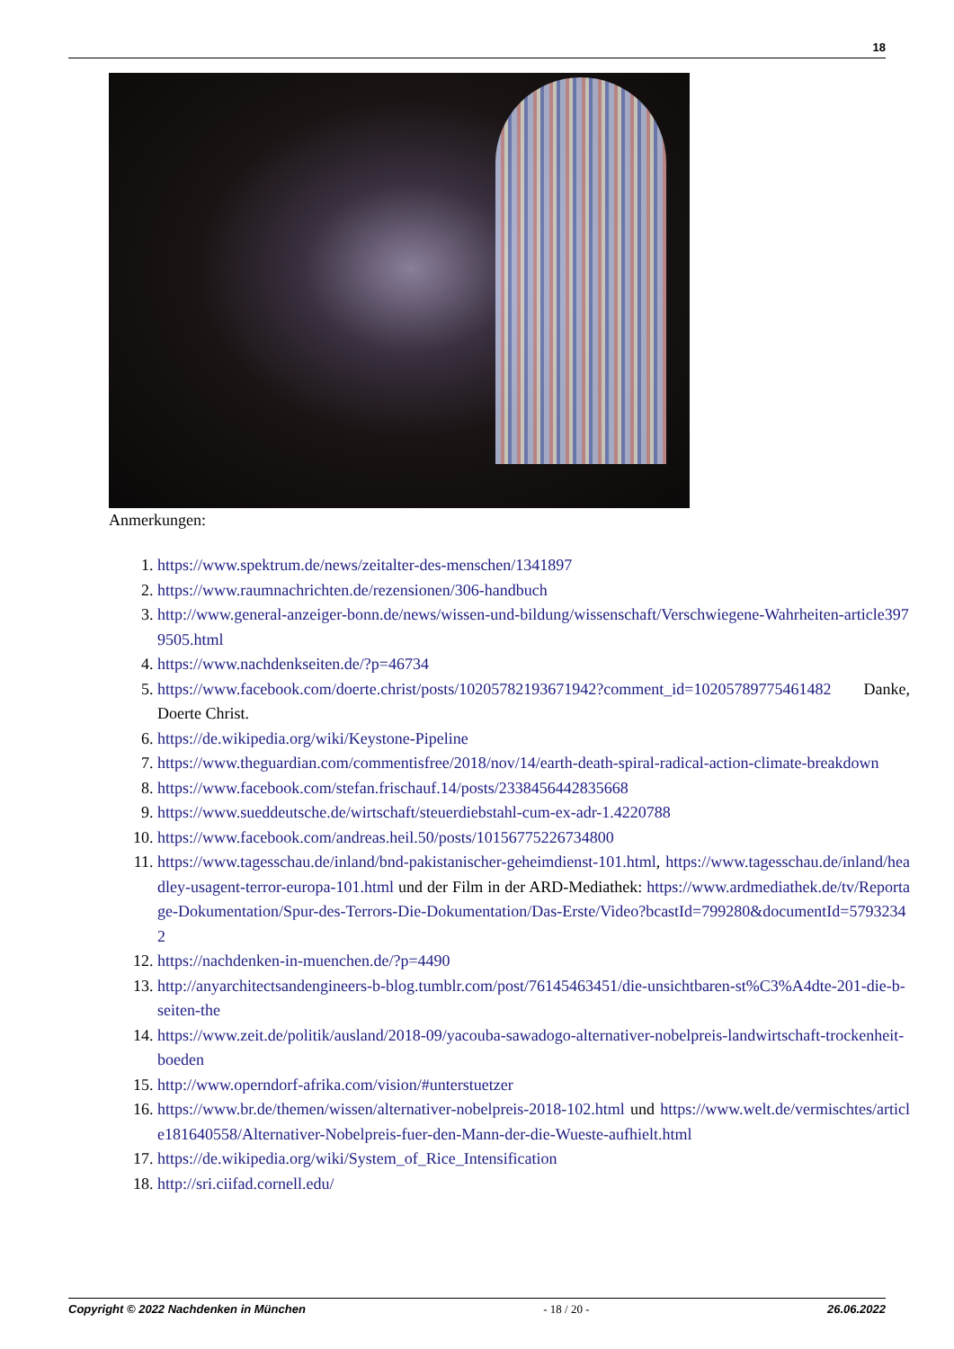18
Anmerkungen:
1. https://www.spektrum.de/news/zeitalter-des-menschen/1341897
2. https://www.raumnachrichten.de/rezensionen/306-handbuch
3. http://www.general-anzeiger-bonn.de/news/wissen-und-bildung/wissenschaft/Verschwiegene-Wahrheiten-article3979505.html
4. https://www.nachdenkseiten.de/?p=46734
5. https://www.facebook.com/doerte.christ/posts/10205782193671942?comment_id=10205789775461482 Danke, Doerte Christ.
6. https://de.wikipedia.org/wiki/Keystone-Pipeline
7. https://www.theguardian.com/commentisfree/2018/nov/14/earth-death-spiral-radical-action-climate-breakdown
8. https://www.facebook.com/stefan.frischauf.14/posts/2338456442835668
9. https://www.sueddeutsche.de/wirtschaft/steuerdiebstahl-cum-ex-adr-1.4220788
10. https://www.facebook.com/andreas.heil.50/posts/10156775226734800
11. https://www.tagesschau.de/inland/bnd-pakistanischer-geheimdienst-101.html, https://www.tagesschau.de/inland/headley-usagent-terror-europa-101.html und der Film in der ARD-Mediathek: https://www.ardmediathek.de/tv/Reportage-Dokumentation/Spur-des-Terrors-Die-Dokumentation/Das-Erste/Video?bcastId=799280&documentId=57932342
12. https://nachdenken-in-muenchen.de/?p=4490
13. http://anyarchitectsandengineers-b-blog.tumblr.com/post/76145463451/die-unsichtbaren-st%C3%A4dte-201-die-b-seiten-the
14. https://www.zeit.de/politik/ausland/2018-09/yacouba-sawadogo-alternativer-nobelpreis-landwirtschaft-trockenheit-boeden
15. http://www.operndorf-afrika.com/vision/#unterstuetzer
16. https://www.br.de/themen/wissen/alternativer-nobelpreis-2018-102.html und https://www.welt.de/vermischtes/article181640558/Alternativer-Nobelpreis-fuer-den-Mann-der-die-Wueste-aufhielt.html
17. https://de.wikipedia.org/wiki/System_of_Rice_Intensification
18. http://sri.ciifad.cornell.edu/
Copyright © 2022 Nachdenken in München - 18 / 20 - 26.06.2022